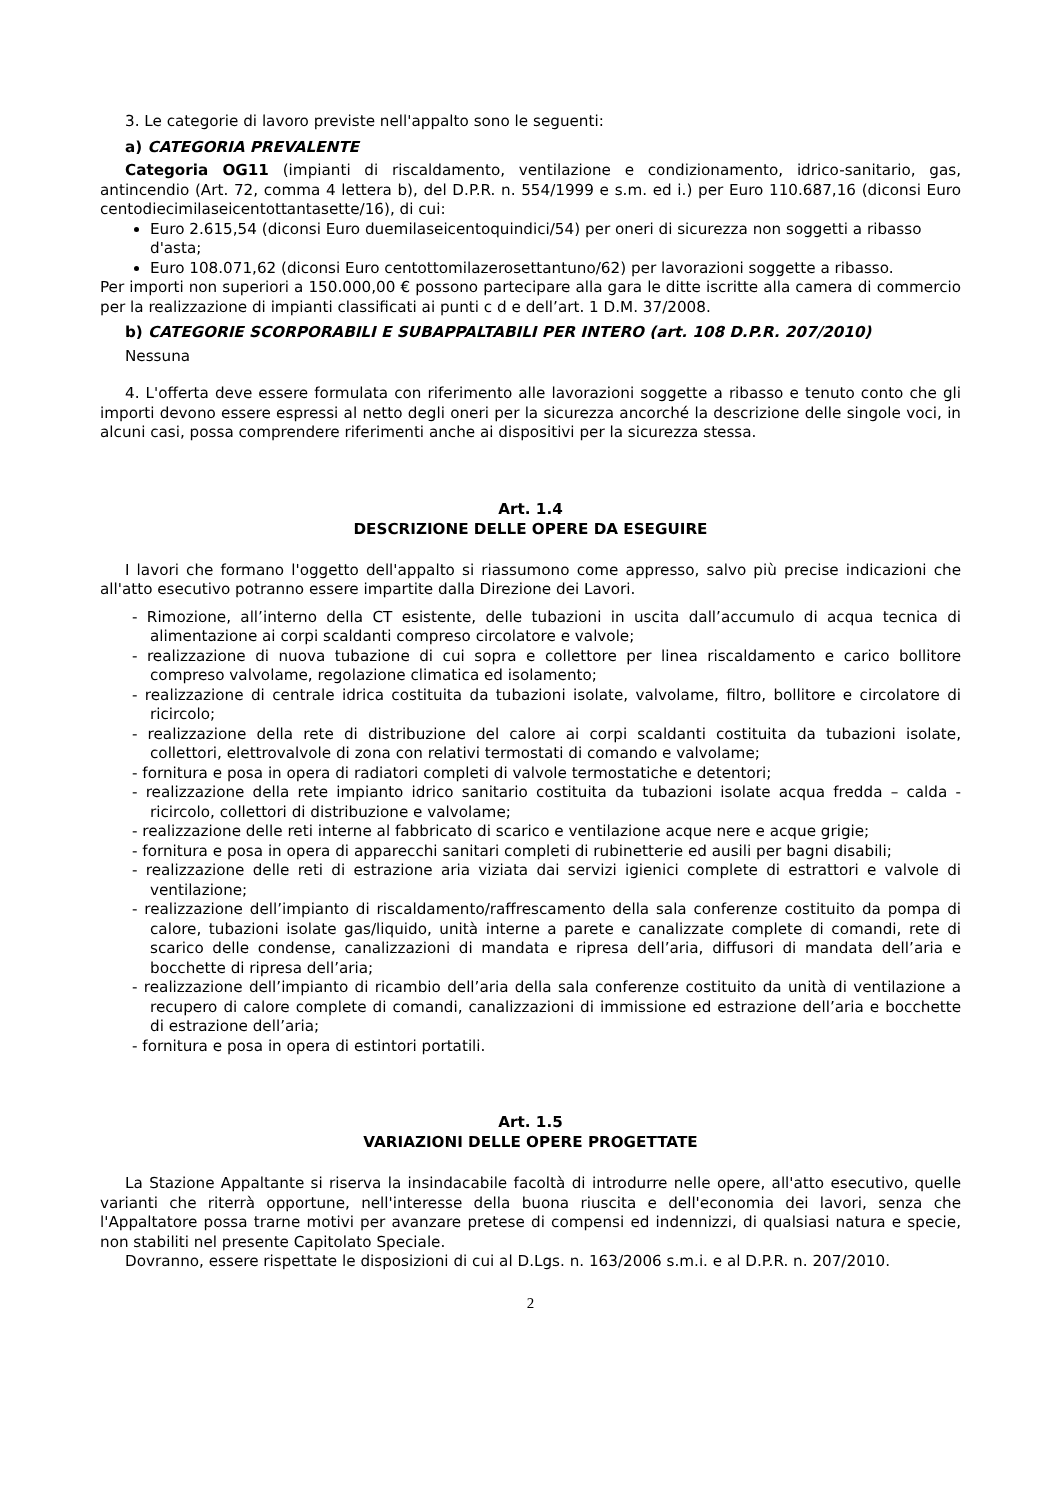3. Le categorie di lavoro previste nell'appalto sono le seguenti:
a) CATEGORIA PREVALENTE
Categoria OG11 (impianti di riscaldamento, ventilazione e condizionamento, idrico-sanitario, gas, antincendio (Art. 72, comma 4 lettera b), del D.P.R. n. 554/1999 e s.m. ed i.) per Euro 110.687,16 (diconsi Euro centodiecimilaseicentottantasette/16), di cui:
Euro 2.615,54 (diconsi Euro duemilaseicentoquindici/54) per oneri di sicurezza non soggetti a ribasso d'asta;
Euro 108.071,62 (diconsi Euro centottomilazerosettantuno/62) per lavorazioni soggette a ribasso.
Per importi non superiori a 150.000,00 € possono partecipare alla gara le ditte iscritte alla camera di commercio per la realizzazione di impianti classificati ai punti c d e dell’art. 1 D.M. 37/2008.
b) CATEGORIE SCORPORABILI E SUBAPPALTABILI PER INTERO (art. 108 D.P.R. 207/2010)
Nessuna
4. L'offerta deve essere formulata con riferimento alle lavorazioni soggette a ribasso e tenuto conto che gli importi devono essere espressi al netto degli oneri per la sicurezza ancorché la descrizione delle singole voci, in alcuni casi, possa comprendere riferimenti anche ai dispositivi per la sicurezza stessa.
Art. 1.4
DESCRIZIONE DELLE OPERE DA ESEGUIRE
I lavori che formano l'oggetto dell'appalto si riassumono come appresso, salvo più precise indicazioni che all'atto esecutivo potranno essere impartite dalla Direzione dei Lavori.
- Rimozione, all’interno della CT esistente, delle tubazioni in uscita dall’accumulo di acqua tecnica di alimentazione ai corpi scaldanti compreso circolatore e valvole;
- realizzazione di nuova tubazione di cui sopra e collettore per linea riscaldamento e carico bollitore compreso valvolame, regolazione climatica ed isolamento;
- realizzazione di centrale idrica costituita da tubazioni isolate, valvolame, filtro, bollitore e circolatore di ricircolo;
- realizzazione della rete di distribuzione del calore ai corpi scaldanti costituita da tubazioni isolate, collettori, elettrovalvole di zona con relativi termostati di comando e valvolame;
- fornitura e posa in opera di radiatori completi di valvole termostatiche e detentori;
- realizzazione della rete impianto idrico sanitario costituita da tubazioni isolate acqua fredda – calda - ricircolo, collettori di distribuzione e valvolame;
- realizzazione delle reti interne al fabbricato di scarico e ventilazione acque nere e acque grigie;
- fornitura e posa in opera di apparecchi sanitari completi di rubinetterie ed ausili per bagni disabili;
- realizzazione delle reti di estrazione aria viziata dai servizi igienici complete di estrattori e valvole di ventilazione;
- realizzazione dell’impianto di riscaldamento/raffrescamento della sala conferenze costituito da pompa di calore, tubazioni isolate gas/liquido, unità interne a parete e canalizzate complete di comandi, rete di scarico delle condense, canalizzazioni di mandata e ripresa dell’aria, diffusori di mandata dell’aria e bocchette di ripresa dell’aria;
- realizzazione dell’impianto di ricambio dell’aria della sala conferenze costituito da unità di ventilazione a recupero di calore complete di comandi, canalizzazioni di immissione ed estrazione dell’aria e bocchette di estrazione dell’aria;
- fornitura e posa in opera di estintori portatili.
Art. 1.5
VARIAZIONI DELLE OPERE PROGETTATE
La Stazione Appaltante si riserva la insindacabile facoltà di introdurre nelle opere, all'atto esecutivo, quelle varianti che riterrà opportune, nell'interesse della buona riuscita e dell'economia dei lavori, senza che l'Appaltatore possa trarne motivi per avanzare pretese di compensi ed indennizzi, di qualsiasi natura e specie, non stabiliti nel presente Capitolato Speciale.
Dovranno, essere rispettate le disposizioni di cui al D.Lgs. n. 163/2006 s.m.i. e al D.P.R. n. 207/2010.
2